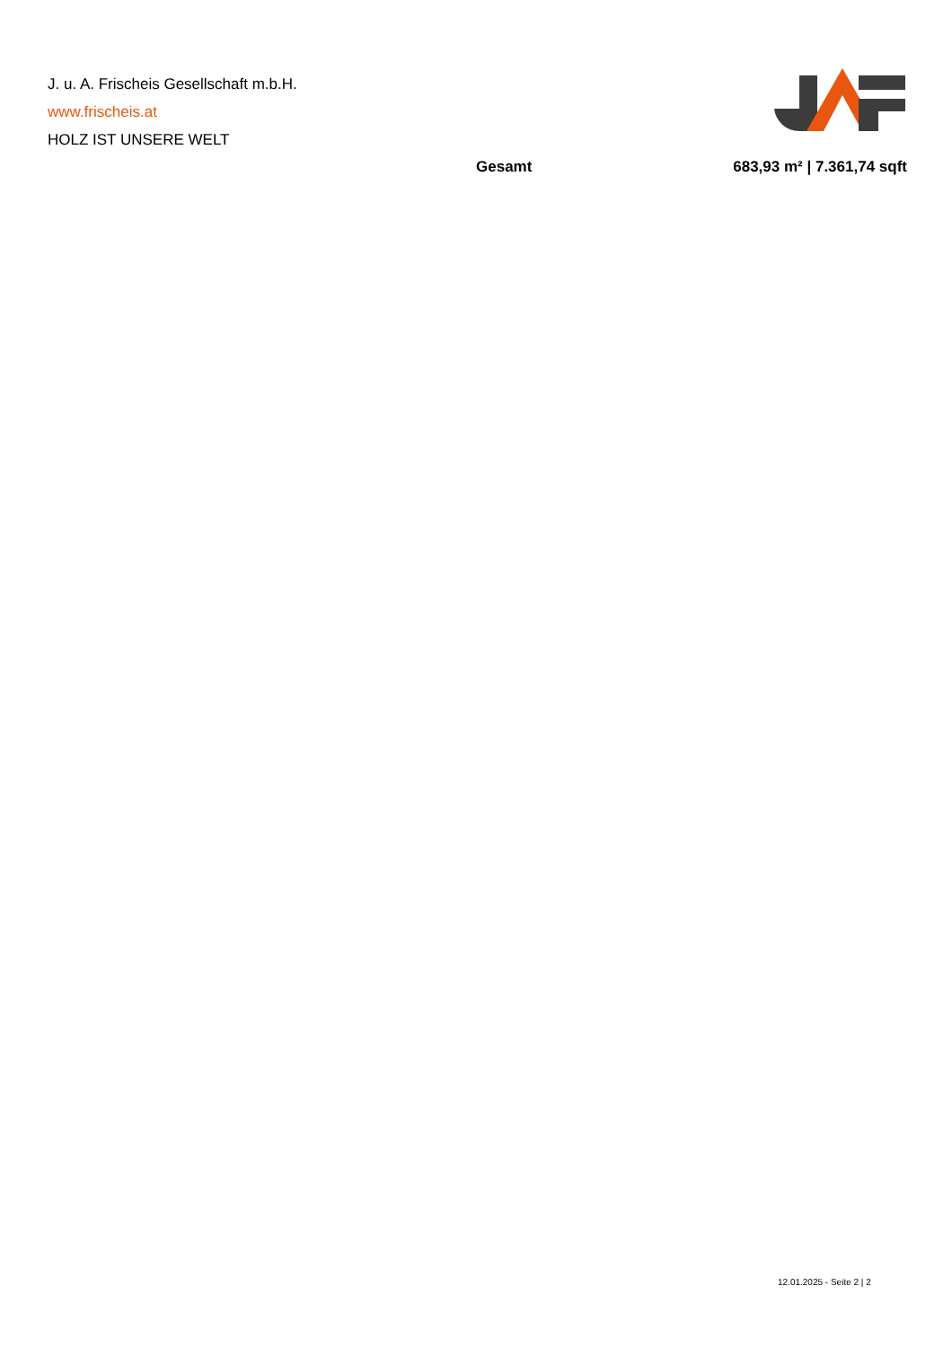J. u. A. Frischeis Gesellschaft m.b.H.
www.frischeis.at
HOLZ IST UNSERE WELT
| Gesamt | 683,93 m² / 7.361,74 sqft |
12.01.2025 - Seite 2 | 2